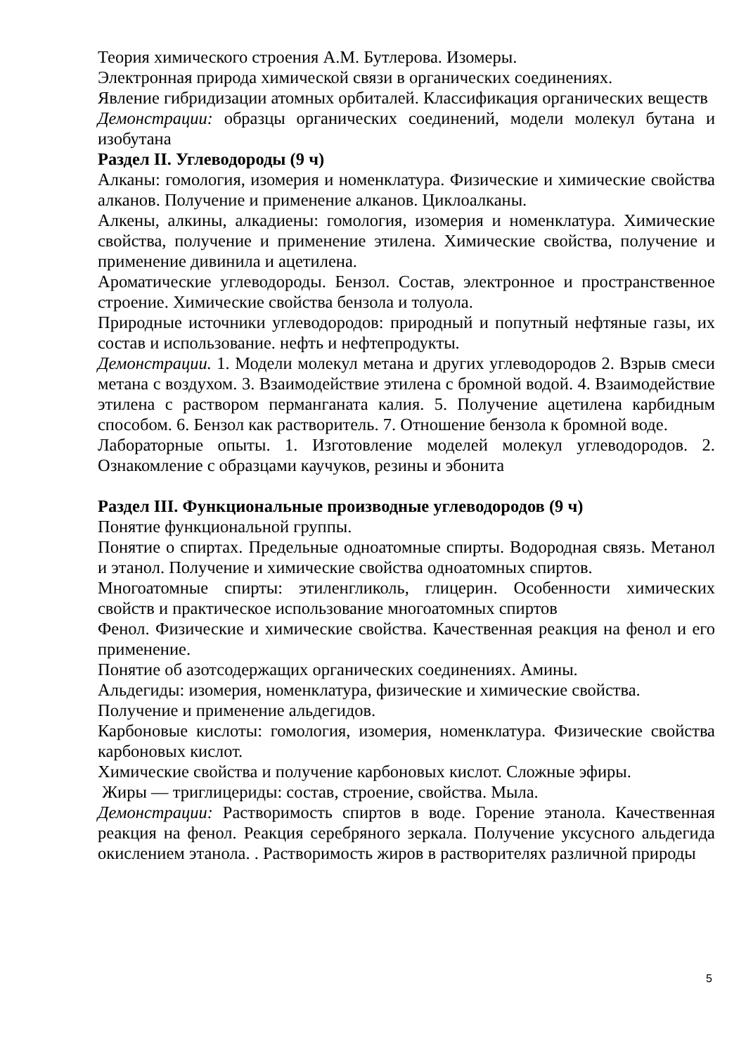Теория химического строения А.М. Бутлерова. Изомеры.
Электронная природа химической связи в органических соединениях.
Явление гибридизации атомных орбиталей. Классификация органических веществ
Демонстрации: образцы органических соединений, модели молекул бутана и изобутана
Раздел II. Углеводороды (9 ч)
Алканы: гомология, изомерия и номенклатура. Физические и химические свойства алканов. Получение и применение алканов. Циклоалканы.
Алкены, алкины, алкадиены: гомология, изомерия и номенклатура. Химические свойства, получение и применение этилена. Химические свойства, получение и применение дивинила и ацетилена.
Ароматические углеводороды. Бензол. Состав, электронное и пространственное строение. Химические свойства бензола и толуола.
Природные источники углеводородов: природный и попутный нефтяные газы, их состав и использование. нефть и нефтепродукты.
Демонстрации. 1. Модели молекул метана и других углеводородов 2. Взрыв смеси метана с воздухом. 3. Взаимодействие этилена с бромной водой. 4. Взаимодействие этилена с раствором перманганата калия. 5. Получение ацетилена карбидным способом. 6. Бензол как растворитель. 7. Отношение бензола к бромной воде.
Лабораторные опыты. 1. Изготовление моделей молекул углеводородов. 2. Ознакомление с образцами каучуков, резины и эбонита
Раздел III. Функциональные производные углеводородов (9 ч)
Понятие функциональной группы.
Понятие о спиртах. Предельные одноатомные спирты. Водородная связь. Метанол и этанол. Получение и химические свойства одноатомных спиртов.
Многоатомные спирты: этиленгликоль, глицерин. Особенности химических свойств и практическое использование многоатомных спиртов
Фенол. Физические и химические свойства. Качественная реакция на фенол и его применение.
Понятие об азотсодержащих органических соединениях. Амины.
Альдегиды: изомерия, номенклатура, физические и химические свойства.
Получение и применение альдегидов.
Карбоновые кислоты: гомология, изомерия, номенклатура. Физические свойства карбоновых кислот.
Химические свойства и получение карбоновых кислот. Сложные эфиры.
Жиры — триглицериды: состав, строение, свойства. Мыла.
Демонстрации: Растворимость спиртов в воде. Горение этанола. Качественная реакция на фенол. Реакция серебряного зеркала. Получение уксусного альдегида окислением этанола. . Растворимость жиров в растворителях различной природы
5